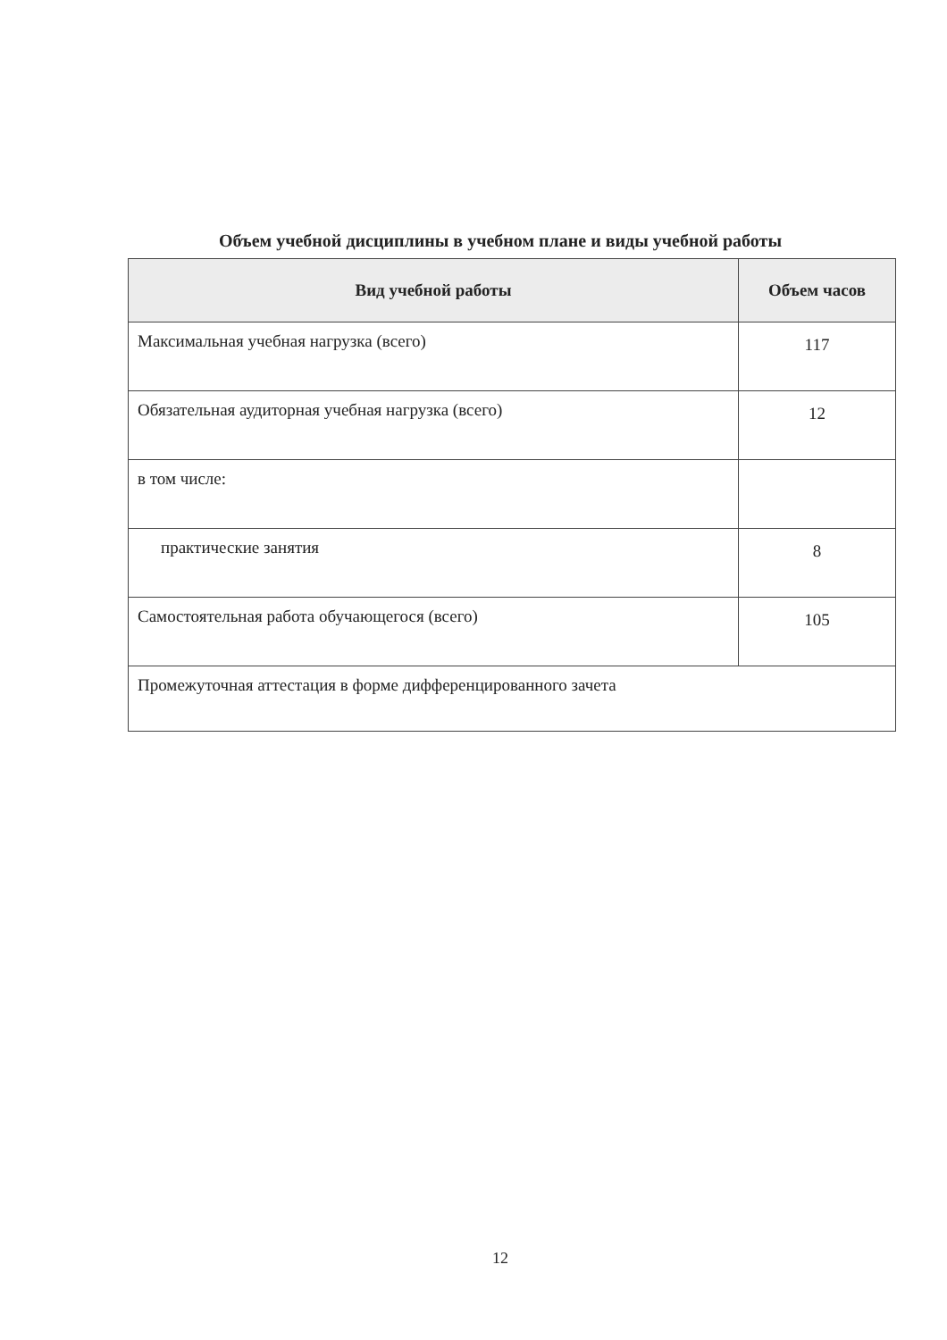Объем учебной дисциплины в учебном плане и виды учебной работы
| Вид учебной работы | Объем часов |
| --- | --- |
| Максимальная учебная нагрузка (всего) | 117 |
| Обязательная аудиторная учебная нагрузка (всего) | 12 |
| в том числе: | |
| практические занятия | 8 |
| Самостоятельная работа обучающегося (всего) | 105 |
| Промежуточная аттестация в форме дифференцированного зачета | |
12